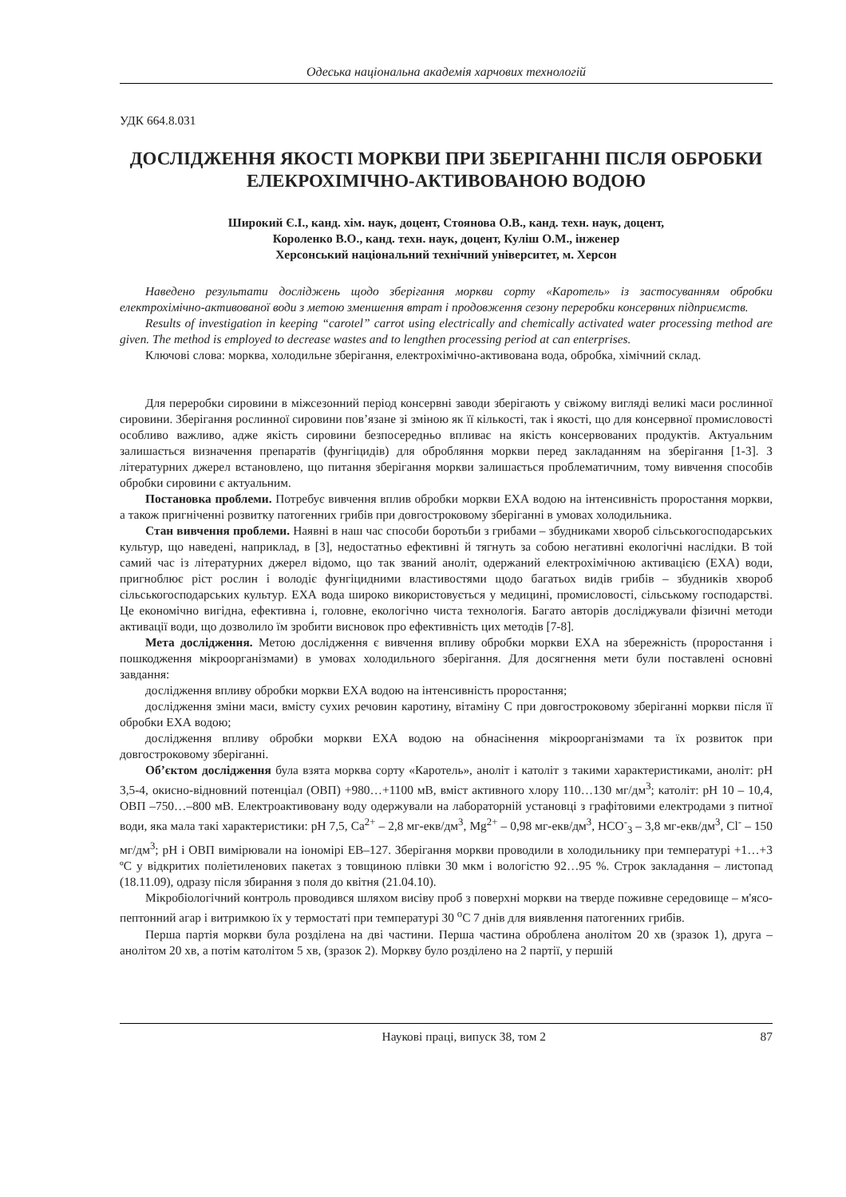Одеська національна академія харчових технологій
УДК 664.8.031
ДОСЛІДЖЕННЯ ЯКОСТІ МОРКВИ ПРИ ЗБЕРІГАННІ ПІСЛЯ ОБРОБКИ ЕЛЕКРОХІМІЧНО-АКТИВОВАНОЮ ВОДОЮ
Широкий Є.І., канд. хім. наук, доцент, Стоянова О.В., канд. техн. наук, доцент,
Короленко В.О., канд. техн. наук, доцент, Куліш О.М., інженер
Херсонський національний технічний університет, м. Херсон
Наведено результати досліджень щодо зберігання моркви сорту «Каротель» із застосуванням обробки електрохімічно-активованої води з метою зменшення втрат і продовження сезону переробки консервних підприємств.
Results of investigation in keeping “carotel” carrot using electrically and chemically activated water processing method are given. The method is employed to decrease wastes and to lengthen processing period at can enterprises.
Ключові слова: морква, холодильне зберігання, електрохімічно-активована вода, обробка, хімічний склад.
Для переробки сировини в міжсезонний період консервні заводи зберігають у свіжому вигляді великі маси рослинної сировини. Зберігання рослинної сировини пов’язане зі зміною як її кількості, так і якості, що для консервної промисловості особливо важливо, адже якість сировини безпосередньо впливає на якість консервованих продуктів. Актуальним залишається визначення препаратів (фунгіцидів) для обробляння моркви перед закладанням на зберігання [1-3]. З літературних джерел встановлено, що питання зберігання моркви залишається проблематичним, тому вивчення способів обробки сировини є актуальним.
Постановка проблеми. Потребує вивчення вплив обробки моркви ЕХА водою на інтенсивність проростання моркви, а також пригніченні розвитку патогенних грибів при довгостроковому зберіганні в умовах холодильника.
Стан вивчення проблеми. Наявні в наш час способи боротьби з грибами – збудниками хвороб сільськогосподарських культур, що наведені, наприклад, в [3], недостатньо ефективні й тягнуть за собою негативні екологічні наслідки. В той самий час із літературних джерел відомо, що так званий аноліт, одержаний електрохімічною активацією (ЕХА) води, пригноблює ріст рослин і володіє фунгіцидними властивостями щодо багатьох видів грибів – збудників хвороб сільськогосподарських культур. ЕХА вода широко використовується у медицині, промисловості, сільському господарстві. Це економічно вигідна, ефективна і, головне, екологічно чиста технологія. Багато авторів досліджували фізичні методи активації води, що дозволило їм зробити висновок про ефективність цих методів [7-8].
Мета дослідження. Метою дослідження є вивчення впливу обробки моркви ЕХА на збережність (проростання і пошкодження мікроорганізмами) в умовах холодильного зберігання. Для досягнення мети були поставлені основні завдання:
дослідження впливу обробки моркви ЕХА водою на інтенсивність проростання;
дослідження зміни маси, вмісту сухих речовин каротину, вітаміну С при довгостроковому зберіганні моркви після її обробки ЕХА водою;
дослідження впливу обробки моркви ЕХА водою на обнасінення мікроорганізмами та їх розвиток при довгостроковому зберіганні.
Об’єктом дослідження була взята морква сорту «Каротель», аноліт і католіт з такими характеристиками, аноліт: рН 3,5-4, окисно-відновний потенціал (ОВП) +980…+1100 мВ, вміст активного хлору 110…130 мг/дм<sup>3</sup>; католіт: рН 10 – 10,4, ОВП –750…–800 мВ. Електроактивовану воду одержували на лабораторній установці з графітовими електродами з питної води, яка мала такі характеристики: рН 7,5, Са<sup>2+</sup> – 2,8 мг-екв/дм<sup>3</sup>, Mg<sup>2+</sup> – 0,98 мг-екв/дм<sup>3</sup>, НСО<sup>-</sup><sub>3</sub> – 3,8 мг-екв/дм<sup>3</sup>, Cl<sup>-</sup> – 150 мг/дм<sup>3</sup>; рН і ОВП вимірювали на іономірі ЕВ–127. Зберігання моркви проводили в холодильнику при температурі +1…+3 ºС у відкритих поліетиленових пакетах з товщиною плівки 30 мкм і вологістю 92…95 %. Строк закладання – листопад (18.11.09), одразу після збирання з поля до квітня (21.04.10).
Мікробіологічний контроль проводився шляхом висіву проб з поверхні моркви на тверде поживне середовище – м'ясо-пептонний агар і витримкою їх у термостаті при температурі 30 <sup>о</sup>С 7 днів для виявлення патогенних грибів.
Перша партія моркви була розділена на дві частини. Перша частина оброблена анолітом 20 хв (зразок 1), друга – анолітом 20 хв, а потім католітом 5 хв, (зразок 2). Моркву було розділено на 2 партії, у першій
Наукові праці, випуск 38, том 2 87